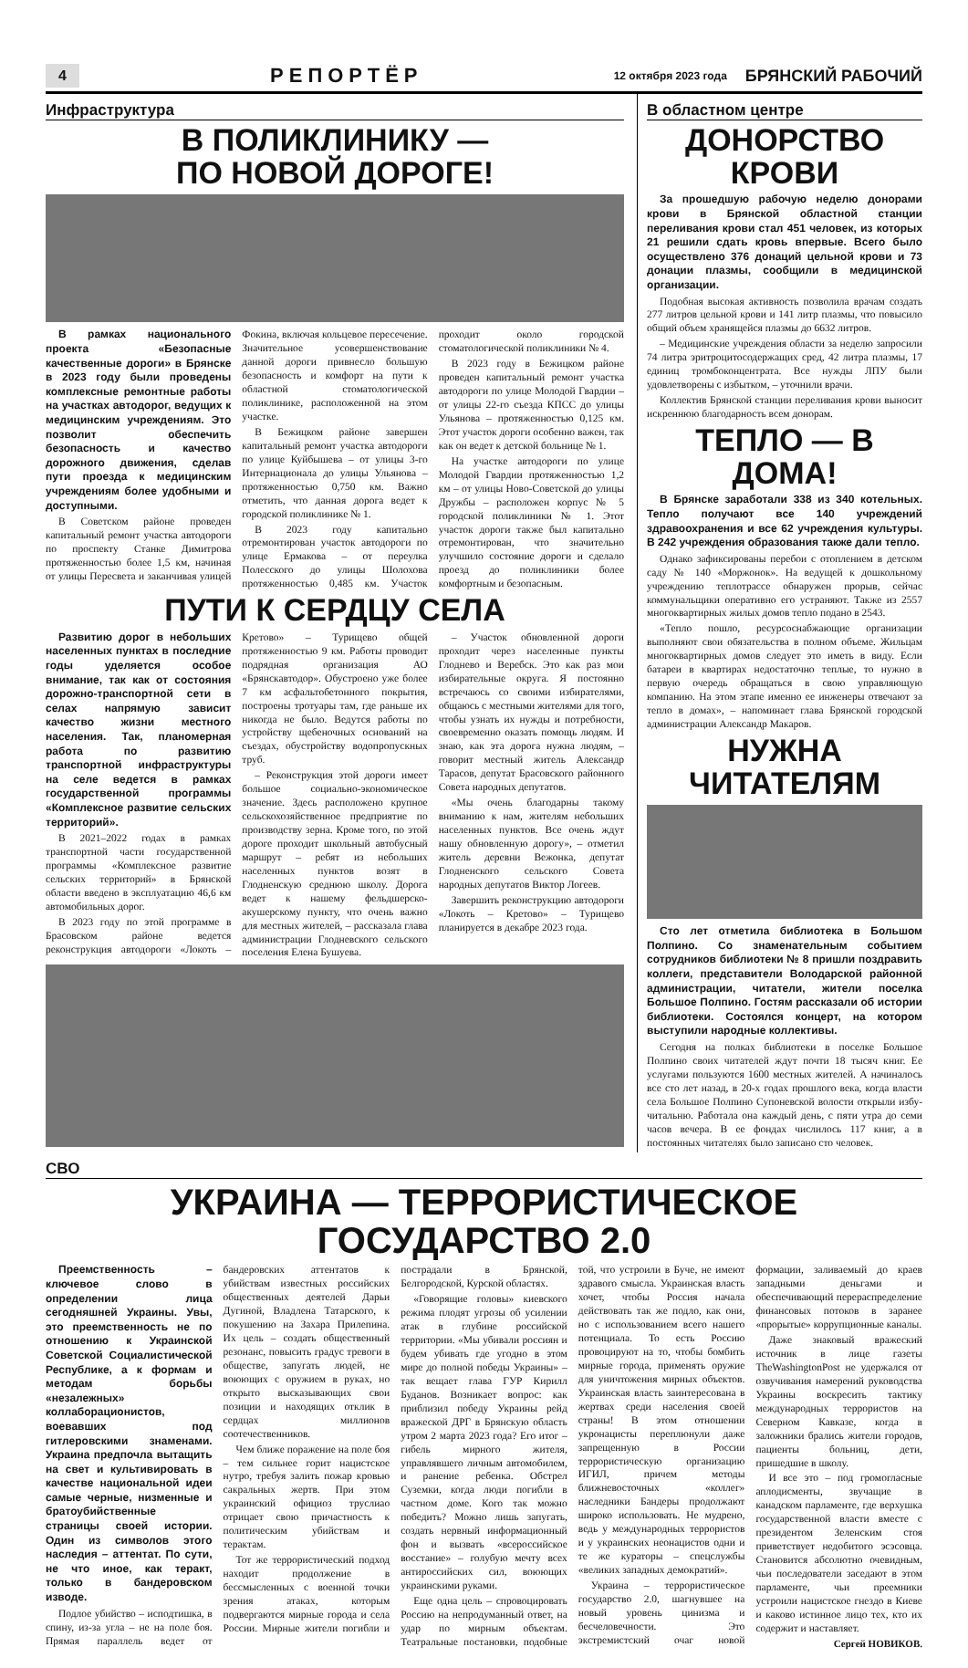4 РЕПОРТЁР 12 октября 2023 года БРЯНСКИЙ РАБОЧИЙ
Инфраструктура
В ПОЛИКЛИНИКУ —
ПО НОВОЙ ДОРОГЕ!
В рамках национального проекта «Безопасные качественные дороги» в Брянске в 2023 году были проведены комплексные ремонтные работы на участках автодорог, ведущих к медицинским учреждениям. Это позволит обеспечить безопасность и качество дорожного движения, сделав пути проезда к медицинским учреждениям более удобными и доступными.
В Советском районе проведен капитальный ремонт участка автодороги по проспекту Станке Димитрова протяженностью более 1,5 км, начиная от улицы Пересвета и заканчивая улицей Фокина, включая кольцевое пересечение. Значительное усовершенствование данной дороги привнесло большую безопасность и комфорт на пути к областной стоматологической поликлинике, расположенной на этом участке.
В Бежицком районе завершен капитальный ремонт участка автодороги по улице Куйбышева – от улицы 3-го Интернационала до улицы Ульянова – протяженностью 0,750 км. Важно отметить, что данная дорога ведет к городской поликлинике № 1.
В 2023 году капитально отремонтирован участок автодороги по улице Ермакова – от переулка Полесского до улицы Шолохова протяженностью 0,485 км. Участок проходит около городской стоматологической поликлиники № 4.
В 2023 году в Бежицком районе проведен капитальный ремонт участка автодороги по улице Молодой Гвардии – от улицы 22-го съезда КПСС до улицы Ульянова – протяженностью 0,125 км. Этот участок дороги особенно важен, так как он ведет к детской больнице № 1.
На участке автодороги по улице Молодой Гвардии протяженностью 1,2 км – от улицы Ново-Советской до улицы Дружбы – расположен корпус № 5 городской поликлиники № 1. Этот участок дороги также был капитально отремонтирован, что значительно улучшило состояние дороги и сделало проезд до поликлиники более комфортным и безопасным.
ПУТИ К СЕРДЦУ СЕЛА
Развитию дорог в небольших населенных пунктах в последние годы уделяется особое внимание, так как от состояния дорожно-транспортной сети в селах напрямую зависит качество жизни местного населения. Так, планомерная работа по развитию транспортной инфраструктуры на селе ведется в рамках государственной программы «Комплексное развитие сельских территорий».
В 2021–2022 годах в рамках транспортной части государственной программы «Комплексное развитие сельских территорий» в Брянской области введено в эксплуатацию 46,6 км автомобильных дорог.
В 2023 году по этой программе в Брасовском районе ведется реконструкция автодороги «Локоть – Кретово» – Турищево общей протяженностью 9 км. Работы проводит подрядная организация АО «Брянскавтодор». Обустроено уже более 7 км асфальтобетонного покрытия, построены тротуары там, где раньше их никогда не было. Ведутся работы по устройству щебеночных оснований на съездах, обустройству водопропускных труб.
– Реконструкция этой дороги имеет большое социально-экономическое значение. Здесь расположено крупное сельскохозяйственное предприятие по производству зерна. Кроме того, по этой дороге проходит школьный автобусный маршрут – ребят из небольших населенных пунктов возят в Глодненскую среднюю школу. Дорога ведет к нашему фельдшерско-акушерскому пункту, что очень важно для местных жителей, – рассказала глава администрации Глодневского сельского поселения Елена Бушуева.
– Участок обновленной дороги проходит через населенные пункты Глоднево и Веребск. Это как раз мои избирательные округа. Я постоянно встречаюсь со своими избирателями, общаюсь с местными жителями для того, чтобы узнать их нужды и потребности, своевременно оказать помощь людям. И знаю, как эта дорога нужна людям, – говорит местный житель Александр Тарасов, депутат Брасовского районного Совета народных депутатов.
«Мы очень благодарны такому вниманию к нам, жителям небольших населенных пунктов. Все очень ждут нашу обновленную дорогу», – отметил житель деревни Вежонка, депутат Глодненского сельского Совета народных депутатов Виктор Логеев.
Завершить реконструкцию автодороги «Локоть – Кретово» – Турищево планируется в декабре 2023 года.
В областном центре
ДОНОРСТВО КРОВИ
За прошедшую рабочую неделю донорами крови в Брянской областной станции переливания крови стал 451 человек, из которых 21 решили сдать кровь впервые. Всего было осуществлено 376 донаций цельной крови и 73 донации плазмы, сообщили в медицинской организации.
Подобная высокая активность позволила врачам создать 277 литров цельной крови и 141 литр плазмы, что повысило общий объем хранящейся плазмы до 6632 литров.
– Медицинские учреждения области за неделю запросили 74 литра эритроцитосодержащих сред, 42 литра плазмы, 17 единиц тромбоконцентрата. Все нужды ЛПУ были удовлетворены с избытком, – уточнили врачи.
Коллектив Брянской станции переливания крови выносит искреннюю благодарность всем донорам.
ТЕПЛО — В ДОМА!
В Брянске заработали 338 из 340 котельных. Тепло получают все 140 учреждений здравоохранения и все 62 учреждения культуры. В 242 учреждения образования также дали тепло.
Однако зафиксированы перебои с отоплением в детском саду № 140 «Моржонок». На ведущей к дошкольному учреждению теплотрассе обнаружен прорыв, сейчас коммунальщики оперативно его устраняют. Также из 2557 многоквартирных жилых домов тепло подано в 2543.
«Тепло пошло, ресурсоснабжающие организации выполняют свои обязательства в полном объеме. Жильцам многоквартирных домов следует это иметь в виду. Если батареи в квартирах недостаточно теплые, то нужно в первую очередь обращаться в свою управляющую компанию. На этом этапе именно ее инженеры отвечают за тепло в домах», – напоминает глава Брянской городской администрации Александр Макаров.
НУЖНА ЧИТАТЕЛЯМ
Сто лет отметила библиотека в Большом Полпино. Со знаменательным событием сотрудников библиотеки № 8 пришли поздравить коллеги, представители Володарской районной администрации, читатели, жители поселка Большое Полпино. Гостям рассказали об истории библиотеки. Состоялся концерт, на котором выступили народные коллективы.
Сегодня на полках библиотеки в поселке Большое Полпино своих читателей ждут почти 18 тысяч книг. Ее услугами пользуются 1600 местных жителей. А начиналось все сто лет назад, в 20-х годах прошлого века, когда власти села Большое Полпино Супоневской волости открыли избу-читальню. Работала она каждый день, с пяти утра до семи часов вечера. В ее фондах числилось 117 книг, а в постоянных читателях было записано сто человек.
СВО
УКРАИНА — ТЕРРОРИСТИЧЕСКОЕ ГОСУДАРСТВО 2.0
Преемственность – ключевое слово в определении лица сегодняшней Украины. Увы, это преемственность не по отношению к Украинской Советской Социалистической Республике, а к формам и методам борьбы «незалежных» коллаборационистов, воевавших под гитлеровскими знаменами. Украина предпочла вытащить на свет и культивировать в качестве национальной идеи самые черные, низменные и братоубийственные страницы своей истории. Один из символов этого наследия – аттентат. По сути, не что иное, как теракт, только в бандеровском изводе.
Подлое убийство – исподтишка, в спину, из-за угла – не на поле боя. Прямая параллель ведет от бандеровских аттентатов к убийствам известных российских общественных деятелей Дарьи Дугиной, Владлена Татарского, к покушению на Захара Прилепина. Их цель – создать общественный резонанс, повысить градус тревоги в обществе, запугать людей, не воюющих с оружием в руках, но открыто высказывающих свои позиции и находящих отклик в сердцах миллионов соотечественников.
Чем ближе поражение на поле боя – тем сильнее горит нацистское нутро, требуя залить пожар кровью сакральных жертв. При этом украинский официоз труслиао отрицает свою причастность к политическим убийствам и терактам.
Тот же террористический подход находит продолжение в бессмысленных с военной точки зрения атаках, которым подвергаются мирные города и села России. Мирные жители погибли и пострадали в Брянской, Белгородской, Курской областях.
«Говорящие головы» киевского режима плодят угрозы об усилении атак в глубине российской территории. «Мы убивали россиян и будем убивать где угодно в этом мире до полной победы Украины» – так вещает глава ГУР Кирилл Буданов. Возникает вопрос: как приблизил победу Украины рейд вражеской ДРГ в Брянскую область утром 2 марта 2023 года? Его итог – гибель мирного жителя, управлявшего личным автомобилем, и ранение ребенка. Обстрел Суземки, когда люди погибли в частном доме. Кого так можно победить? Можно лишь запугать, создать нервный информационный фон и вызвать «всероссийское восстание» – голубую мечту всех антироссийских сил, воюющих украинскими руками.
Еще одна цель – спровоцировать Россию на непродуманный ответ, на удар по мирным объектам. Театральные постановки, подобные той, что устроили в Буче, не имеют здравого смысла. Украинская власть хочет, чтобы Россия начала действовать так же подло, как они, но с использованием всего нашего потенциала. То есть Россию провоцируют на то, чтобы бомбить мирные города, применять оружие для уничтожения мирных объектов. Украинская власть заинтересована в жертвах среди населения своей страны! В этом отношении укронацисты переплюнули даже запрещенную в России террористическую организацию ИГИЛ, причем методы ближневосточных «коллег» наследники Бандеры продолжают широко использовать. Не мудрено, ведь у международных террористов и у украинских неонацистов одни и те же кураторы – спецслужбы «великих западных демократий».
Украина – террористическое государство 2.0, шагнувшее на новый уровень цинизма и бесчеловечности. Это экстремистский очаг новой формации, заливаемый до краев западными деньгами и обеспечивающий перераспределение финансовых потоков в заранее «прорытые» коррупционные каналы.
Даже знаковый вражеский источник в лице газеты TheWashingtonPost не удержался от озвучивания намерений руководства Украины воскресить тактику международных террористов на Северном Кавказе, когда в заложники брались жители городов, пациенты больниц, дети, пришедшие в школу.
И все это – под громогласные аплодисменты, звучащие в канадском парламенте, где верхушка государственной власти вместе с президентом Зеленским стоя приветствует недобитого эсэсовца. Становится абсолютно очевидным, чьи последователи заседают в этом парламенте, чьи преемники устроили нацистское гнездо в Киеве и каково истинное лицо тех, кто их содержит и наставляет.
Сергей НОВИКОВ.